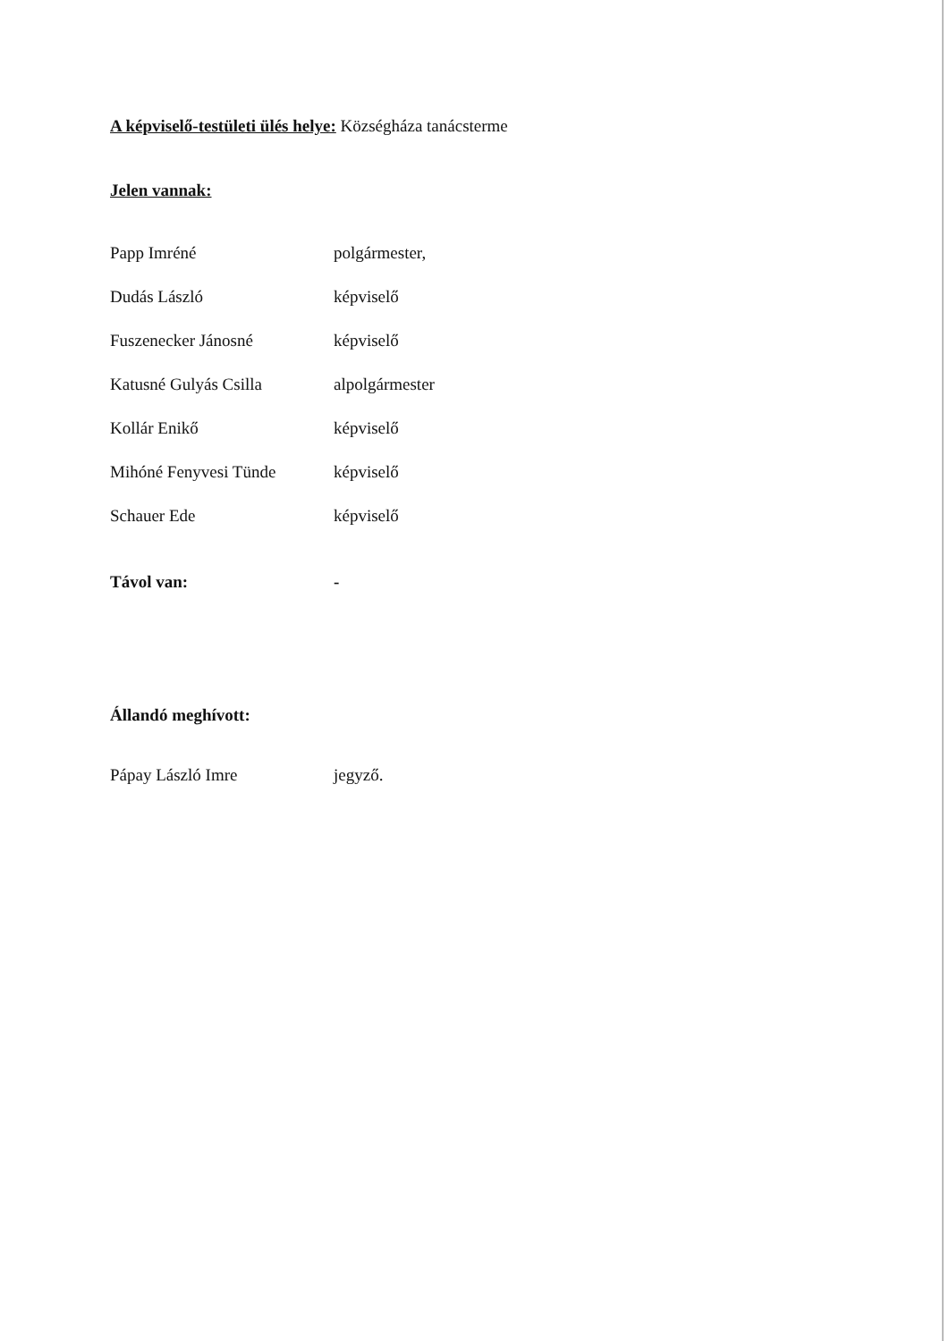A képviselő-testületi ülés helye: Községháza tanácsterme
Jelen vannak:
| Papp Imréné | polgármester, |
| Dudás László | képviselő |
| Fuszenecker Jánosné | képviselő |
| Katusné Gulyás Csilla | alpolgármester |
| Kollár Enikő | képviselő |
| Mihóné Fenyvesi Tünde | képviselő |
| Schauer Ede | képviselő |
| Távol van: | - |
Állandó meghívott:
| Pápay László Imre | jegyző. |